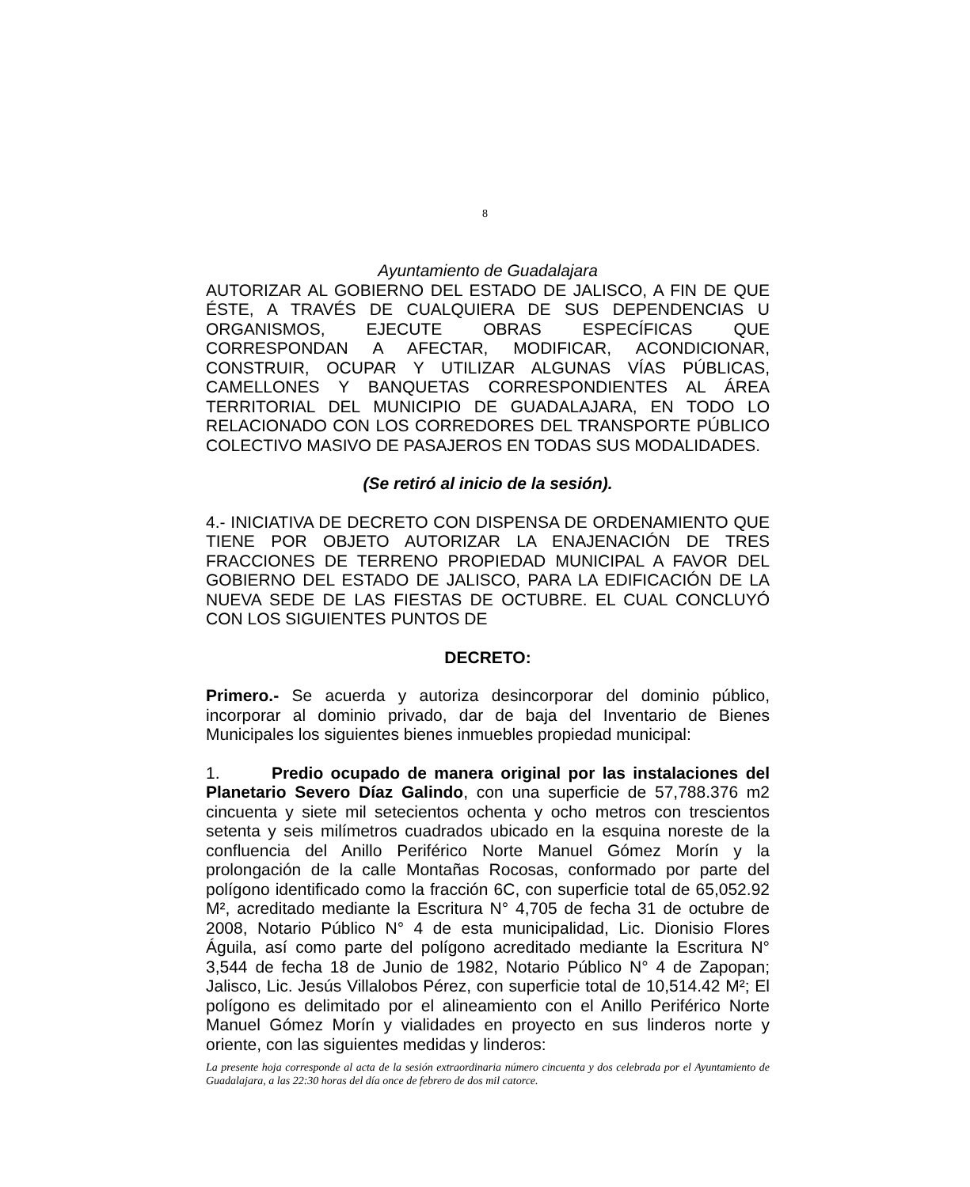8
Ayuntamiento de Guadalajara
AUTORIZAR AL GOBIERNO DEL ESTADO DE JALISCO, A FIN DE QUE ÉSTE, A TRAVÉS DE CUALQUIERA DE SUS DEPENDENCIAS U ORGANISMOS, EJECUTE OBRAS ESPECÍFICAS QUE CORRESPONDAN A AFECTAR, MODIFICAR, ACONDICIONAR, CONSTRUIR, OCUPAR Y UTILIZAR ALGUNAS VÍAS PÚBLICAS, CAMELLONES Y BANQUETAS CORRESPONDIENTES AL ÁREA TERRITORIAL DEL MUNICIPIO DE GUADALAJARA, EN TODO LO RELACIONADO CON LOS CORREDORES DEL TRANSPORTE PÚBLICO COLECTIVO MASIVO DE PASAJEROS EN TODAS SUS MODALIDADES.
(Se retiró al inicio de la sesión).
4.- INICIATIVA DE DECRETO CON DISPENSA DE ORDENAMIENTO QUE TIENE POR OBJETO AUTORIZAR LA ENAJENACIÓN DE TRES FRACCIONES DE TERRENO PROPIEDAD MUNICIPAL A FAVOR DEL GOBIERNO DEL ESTADO DE JALISCO, PARA LA EDIFICACIÓN DE LA NUEVA SEDE DE LAS FIESTAS DE OCTUBRE. EL CUAL CONCLUYÓ CON LOS SIGUIENTES PUNTOS DE
DECRETO:
Primero.- Se acuerda y autoriza desincorporar del dominio público, incorporar al dominio privado, dar de baja del Inventario de Bienes Municipales los siguientes bienes inmuebles propiedad municipal:
1. Predio ocupado de manera original por las instalaciones del Planetario Severo Díaz Galindo, con una superficie de 57,788.376 m2 cincuenta y siete mil setecientos ochenta y ocho metros con trescientos setenta y seis milímetros cuadrados ubicado en la esquina noreste de la confluencia del Anillo Periférico Norte Manuel Gómez Morín y la prolongación de la calle Montañas Rocosas, conformado por parte del polígono identificado como la fracción 6C, con superficie total de 65,052.92 M², acreditado mediante la Escritura N° 4,705 de fecha 31 de octubre de 2008, Notario Público N° 4 de esta municipalidad, Lic. Dionisio Flores Águila, así como parte del polígono acreditado mediante la Escritura N° 3,544 de fecha 18 de Junio de 1982, Notario Público N° 4 de Zapopan; Jalisco, Lic. Jesús Villalobos Pérez, con superficie total de 10,514.42 M²; El polígono es delimitado por el alineamiento con el Anillo Periférico Norte Manuel Gómez Morín y vialidades en proyecto en sus linderos norte y oriente, con las siguientes medidas y linderos:
La presente hoja corresponde al acta de la sesión extraordinaria número cincuenta y dos celebrada por el Ayuntamiento de Guadalajara, a las 22:30 horas del día once de febrero de dos mil catorce.